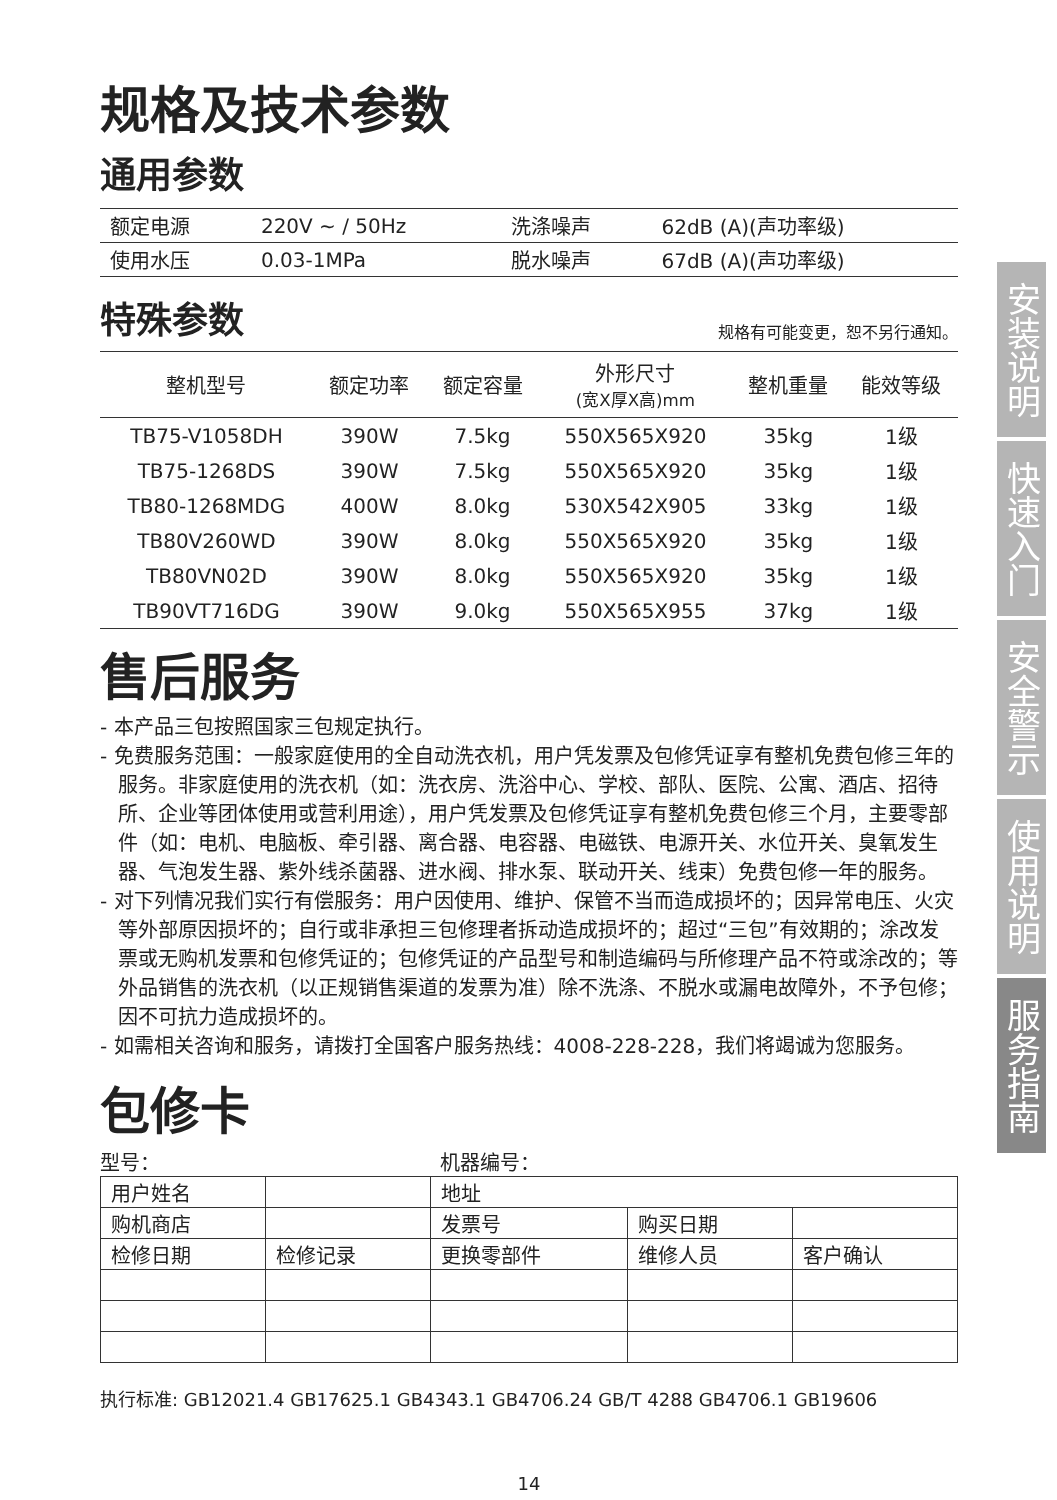规格及技术参数
通用参数
| 额定电源 | 220V ~ / 50Hz | 洗涤噪声 | 62dB (A)(声功率级) |
| 使用水压 | 0.03-1MPa | 脱水噪声 | 67dB (A)(声功率级) |
特殊参数
规格有可能变更，恕不另行通知。
| 整机型号 | 额定功率 | 额定容量 | 外形尺寸 (宽X厚X高)mm | 整机重量 | 能效等级 |
| --- | --- | --- | --- | --- | --- |
| TB75-V1058DH | 390W | 7.5kg | 550X565X920 | 35kg | 1级 |
| TB75-1268DS | 390W | 7.5kg | 550X565X920 | 35kg | 1级 |
| TB80-1268MDG | 400W | 8.0kg | 530X542X905 | 33kg | 1级 |
| TB80V260WD | 390W | 8.0kg | 550X565X920 | 35kg | 1级 |
| TB80VN02D | 390W | 8.0kg | 550X565X920 | 35kg | 1级 |
| TB90VT716DG | 390W | 9.0kg | 550X565X955 | 37kg | 1级 |
售后服务
- 本产品三包按照国家三包规定执行。
- 免费服务范围：一般家庭使用的全自动洗衣机，用户凭发票及包修凭证享有整机免费包修三年的服务。非家庭使用的洗衣机（如：洗衣房、洗浴中心、学校、部队、医院、公寓、酒店、招待所、企业等团体使用或营利用途），用户凭发票及包修凭证享有整机免费包修三个月，主要零部件（如：电机、电脑板、牵引器、离合器、电容器、电磁铁、电源开关、水位开关、臭氧发生器、气泡发生器、紫外线杀菌器、进水阀、排水泵、联动开关、线束）免费包修一年的服务。
- 对下列情况我们实行有偿服务：用户因使用、维护、保管不当而造成损坏的；因异常电压、火灾等外部原因损坏的；自行或非承担三包修理者拆动造成损坏的；超过“三包”有效期的；涂改发票或无购机发票和包修凭证的；包修凭证的产品型号和制造编码与所修理产品不符或涂改的；等外品销售的洗衣机（以正规销售渠道的发票为准）除不洗涤、不脱水或漏电故障外，不予包修；因不可抗力造成损坏的。
- 如需相关咨询和服务，请拨打全国客户服务热线：4008-228-228，我们将竭诚为您服务。
包修卡
型号： 机器编号：
| 用户姓名 | | 地址 | | |
| 购机商店 | | 发票号 | 购买日期 | |
| 检修日期 | 检修记录 | 更换零部件 | 维修人员 | 客户确认 |
执行标准: GB12021.4 GB17625.1 GB4343.1 GB4706.24 GB/T 4288 GB4706.1 GB19606
14
安装说明
快速入门
安全警示
使用说明
服务指南